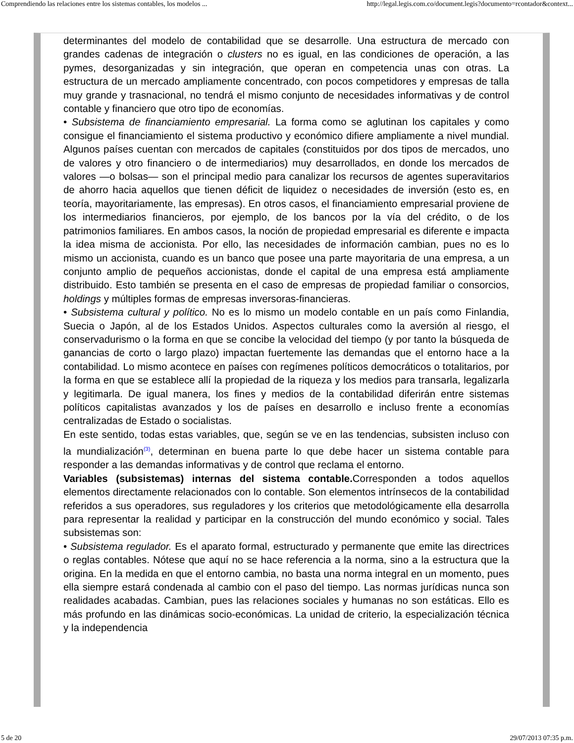Comprendiendo las relaciones entre los sistemas contables, los modelos ... http://legal.legis.com.co/document.legis?documento=rcontador&context...
determinantes del modelo de contabilidad que se desarrolle. Una estructura de mercado con grandes cadenas de integración o clusters no es igual, en las condiciones de operación, a las pymes, desorganizadas y sin integración, que operan en competencia unas con otras. La estructura de un mercado ampliamente concentrado, con pocos competidores y empresas de talla muy grande y trasnacional, no tendrá el mismo conjunto de necesidades informativas y de control contable y financiero que otro tipo de economías.
• Subsistema de financiamiento empresarial. La forma como se aglutinan los capitales y como consigue el financiamiento el sistema productivo y económico difiere ampliamente a nivel mundial. Algunos países cuentan con mercados de capitales (constituidos por dos tipos de mercados, uno de valores y otro financiero o de intermediarios) muy desarrollados, en donde los mercados de valores —o bolsas— son el principal medio para canalizar los recursos de agentes superavitarios de ahorro hacia aquellos que tienen déficit de liquidez o necesidades de inversión (esto es, en teoría, mayoritariamente, las empresas). En otros casos, el financiamiento empresarial proviene de los intermediarios financieros, por ejemplo, de los bancos por la vía del crédito, o de los patrimonios familiares. En ambos casos, la noción de propiedad empresarial es diferente e impacta la idea misma de accionista. Por ello, las necesidades de información cambian, pues no es lo mismo un accionista, cuando es un banco que posee una parte mayoritaria de una empresa, a un conjunto amplio de pequeños accionistas, donde el capital de una empresa está ampliamente distribuido. Esto también se presenta en el caso de empresas de propiedad familiar o consorcios, holdings y múltiples formas de empresas inversoras-financieras.
• Subsistema cultural y político. No es lo mismo un modelo contable en un país como Finlandia, Suecia o Japón, al de los Estados Unidos. Aspectos culturales como la aversión al riesgo, el conservadurismo o la forma en que se concibe la velocidad del tiempo (y por tanto la búsqueda de ganancias de corto o largo plazo) impactan fuertemente las demandas que el entorno hace a la contabilidad. Lo mismo acontece en países con regímenes políticos democráticos o totalitarios, por la forma en que se establece allí la propiedad de la riqueza y los medios para transarla, legalizarla y legitimarla. De igual manera, los fines y medios de la contabilidad diferirán entre sistemas políticos capitalistas avanzados y los de países en desarrollo e incluso frente a economías centralizadas de Estado o socialistas.
En este sentido, todas estas variables, que, según se ve en las tendencias, subsisten incluso con la mundialización<sup>(3)</sup>, determinan en buena parte lo que debe hacer un sistema contable para responder a las demandas informativas y de control que reclama el entorno.
Variables (subsistemas) internas del sistema contable. Corresponden a todos aquellos elementos directamente relacionados con lo contable. Son elementos intrínsecos de la contabilidad referidos a sus operadores, sus reguladores y los criterios que metodológicamente ella desarrolla para representar la realidad y participar en la construcción del mundo económico y social. Tales subsistemas son:
• Subsistema regulador. Es el aparato formal, estructurado y permanente que emite las directrices o reglas contables. Nótese que aquí no se hace referencia a la norma, sino a la estructura que la origina. En la medida en que el entorno cambia, no basta una norma integral en un momento, pues ella siempre estará condenada al cambio con el paso del tiempo. Las normas jurídicas nunca son realidades acabadas. Cambian, pues las relaciones sociales y humanas no son estáticas. Ello es más profundo en las dinámicas socio-económicas. La unidad de criterio, la especialización técnica y la independencia
5 de 20 29/07/2013 07:35 p.m.